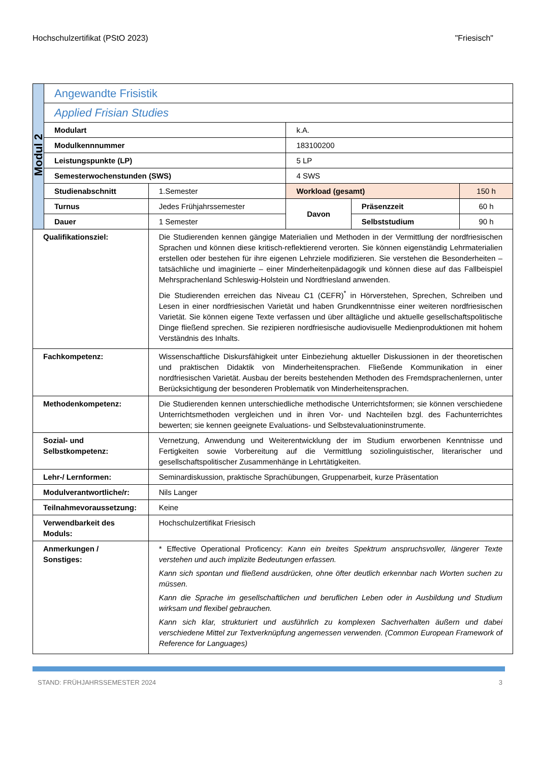Hochschulzertifikat (PStO 2023) "Friesisch"
| Modul 2 | Angewandte Frisistik | | | | |
| | Applied Frisian Studies | | | | |
| | Modulart | | k.A. | | |
| | Modulkennnummer | | 183100200 | | |
| | Leistungspunkte (LP) | | 5 LP | | |
| | Semesterwochenstunden (SWS) | | 4 SWS | | |
| | Studienabschnitt | 1.Semester | Workload (gesamt) | | 150 h |
| | Turnus | Jedes Frühjahrssemester | Davon | Präsenzzeit | 60 h |
| | Dauer | 1 Semester | | Selbststudium | 90 h |
| Qualifikationsziel: | | Die Studierenden kennen gängige Materialien und Methoden in der Vermittlung der nordfriesischen Sprachen und können diese kritisch-reflektierend verorten. Sie können eigenständig Lehrmaterialien erstellen oder bestehen für ihre eigenen Lehrziele modifizieren. Sie verstehen die Besonderheiten – tatsächliche und imaginierte – einer Minderheitenpädagogik und können diese auf das Fallbeispiel Mehrsprachenland Schleswig-Holstein und Nordfriesland anwenden. Die Studierenden erreichen das Niveau C1 (CEFR)<sup>*</sup> in Hörverstehen, Sprechen, Schreiben und Lesen in einer nordfriesischen Varietät und haben Grundkenntnisse einer weiteren nordfriesischen Varietät. Sie können eigene Texte verfassen und über alltägliche und aktuelle gesellschaftspolitische Dinge fließend sprechen. Sie rezipieren nordfriesische audiovisuelle Medienproduktionen mit hohem Verständnis des Inhalts. | | | |
| Fachkompetenz: | | Wissenschaftliche Diskursfähigkeit unter Einbeziehung aktueller Diskussionen in der theoretischen und praktischen Didaktik von Minderheitensprachen. Fließende Kommunikation in einer nordfriesischen Varietät. Ausbau der bereits bestehenden Methoden des Fremdsprachenlernen, unter Berücksichtigung der besonderen Problematik von Minderheitensprachen. | | | |
| Methodenkompetenz: | | Die Studierenden kennen unterschiedliche methodische Unterrichtsformen; sie können verschiedene Unterrichtsmethoden vergleichen und in ihren Vor- und Nachteilen bzgl. des Fachunterrichtes bewerten; sie kennen geeignete Evaluations- und Selbstevaluationinstrumente. | | | |
| Sozial- und Selbstkompetenz: | | Vernetzung, Anwendung und Weiterentwicklung der im Studium erworbenen Kenntnisse und Fertigkeiten sowie Vorbereitung auf die Vermittlung soziolinguistischer, literarischer und gesellschaftspolitischer Zusammenhänge in Lehrtätigkeiten. | | | |
| Lehr-/ Lernformen: | | Seminardiskussion, praktische Sprachübungen, Gruppenarbeit, kurze Präsentation | | | |
| Modulverantwortliche/r: | | Nils Langer | | | |
| Teilnahmevoraussetzung: | | Keine | | | |
| Verwendbarkeit des Moduls: | | Hochschulzertifikat Friesisch | | | |
| Anmerkungen / Sonstiges: | | * Effective Operational Proficency: Kann ein breites Spektrum anspruchsvoller, längerer Texte verstehen und auch implizite Bedeutungen erfassen. Kann sich spontan und fließend ausdrücken, ohne öfter deutlich erkennbar nach Worten suchen zu müssen. Kann die Sprache im gesellschaftlichen und beruflichen Leben oder in Ausbildung und Studium wirksam und flexibel gebrauchen. Kann sich klar, strukturiert und ausführlich zu komplexen Sachverhalten äußern und dabei verschiedene Mittel zur Textverknüpfung angemessen verwenden. (Common European Framework of Reference for Languages) | | | |
STAND: FRÜHJAHRSSEMESTER 2024 3